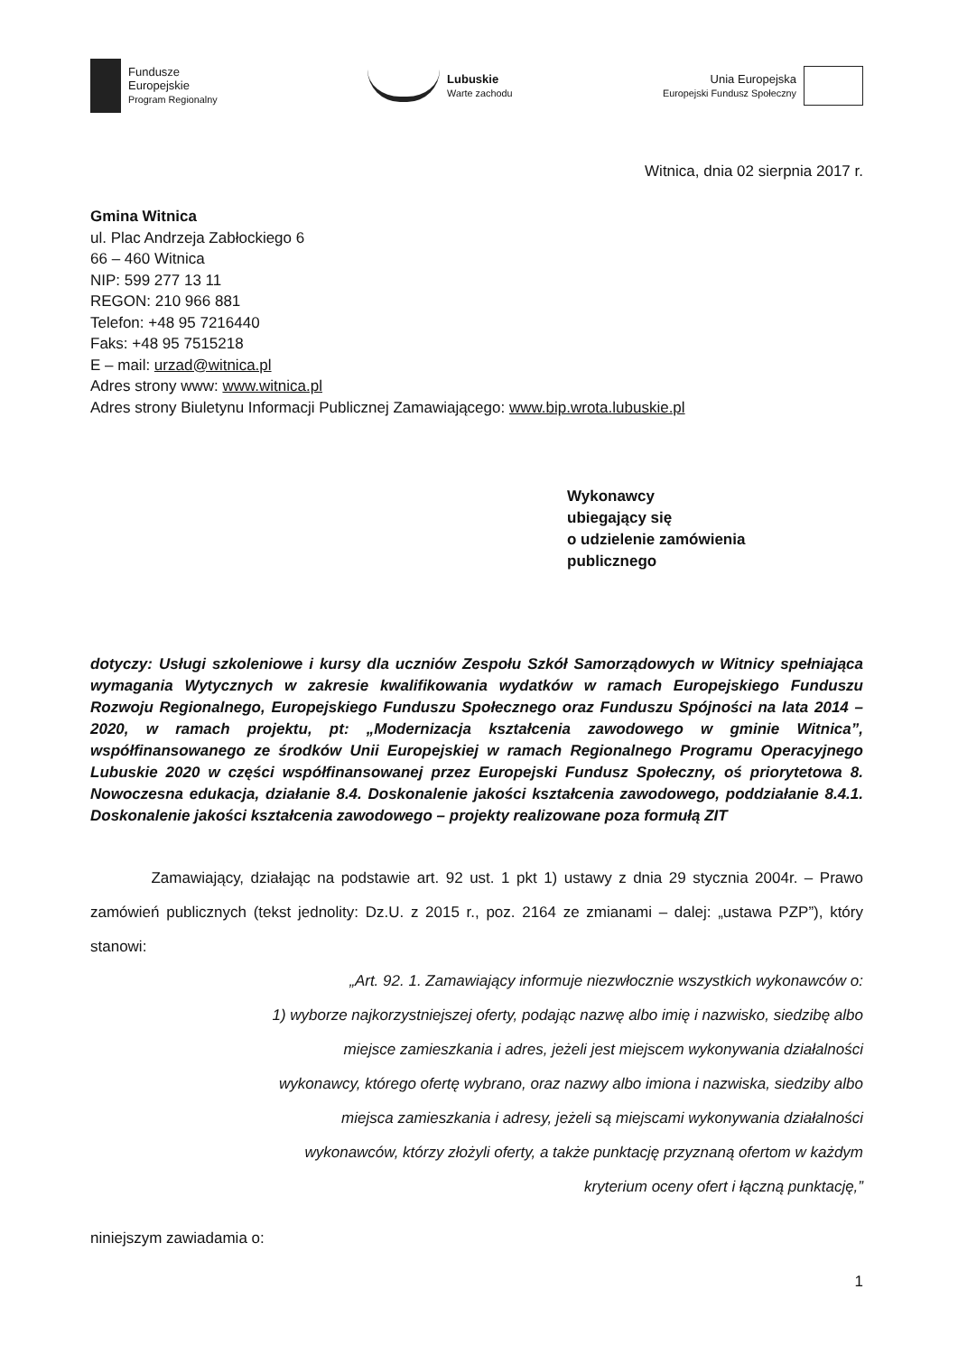Fundusze
Europejskie
Program Regionalny
Lubuskie
Warte zachodu
Unia Europejska
Europejski Fundusz Społeczny
Witnica, dnia 02 sierpnia 2017 r.
Gmina Witnica
ul. Plac Andrzeja Zabłockiego 6
66 – 460 Witnica
NIP: 599 277 13 11
REGON: 210 966 881
Telefon: +48 95 7216440
Faks: +48 95 7515218
E – mail: urzad@witnica.pl
Adres strony www: www.witnica.pl
Adres strony Biuletynu Informacji Publicznej Zamawiającego: www.bip.wrota.lubuskie.pl
Wykonawcy
ubiegający się
o udzielenie zamówienia
publicznego
dotyczy: Usługi szkoleniowe i kursy dla uczniów Zespołu Szkół Samorządowych w Witnicy spełniająca wymagania Wytycznych w zakresie kwalifikowania wydatków w ramach Europejskiego Funduszu Rozwoju Regionalnego, Europejskiego Funduszu Społecznego oraz Funduszu Spójności na lata 2014 – 2020, w ramach projektu, pt: „Modernizacja kształcenia zawodowego w gminie Witnica”, współfinansowanego ze środków Unii Europejskiej w ramach Regionalnego Programu Operacyjnego Lubuskie 2020 w części współfinansowanej przez Europejski Fundusz Społeczny, oś priorytetowa 8. Nowoczesna edukacja, działanie 8.4. Doskonalenie jakości kształcenia zawodowego, poddziałanie 8.4.1. Doskonalenie jakości kształcenia zawodowego – projekty realizowane poza formułą ZIT
Zamawiający, działając na podstawie art. 92 ust. 1 pkt 1) ustawy z dnia 29 stycznia 2004r. – Prawo zamówień publicznych (tekst jednolity: Dz.U. z 2015 r., poz. 2164 ze zmianami – dalej: „ustawa PZP”), który stanowi:
„Art. 92. 1. Zamawiający informuje niezwłocznie wszystkich wykonawców o:
1) wyborze najkorzystniejszej oferty, podając nazwę albo imię i nazwisko, siedzibę albo
miejsce zamieszkania i adres, jeżeli jest miejscem wykonywania działalności
wykonawcy, którego ofertę wybrano, oraz nazwy albo imiona i nazwiska, siedziby albo
miejsca zamieszkania i adresy, jeżeli są miejscami wykonywania działalności
wykonawców, którzy złożyli oferty, a także punktację przyznaną ofertom w każdym
kryterium oceny ofert i łączną punktację,”
niniejszym zawiadamia o:
1